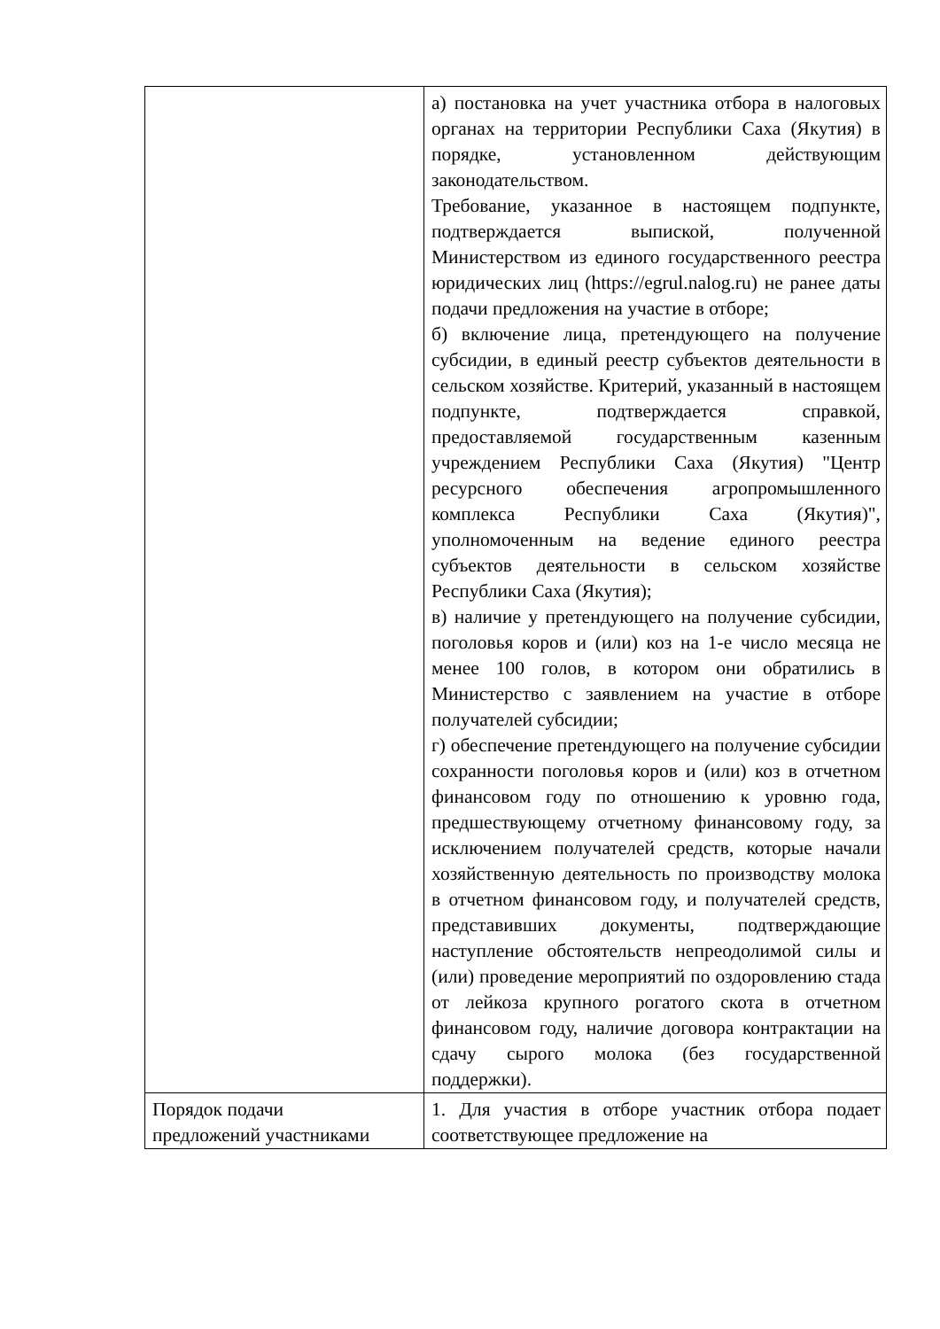| | а) постановка на учет участника отбора в налоговых органах на территории Республики Саха (Якутия) в порядке, установленном действующим законодательством. Требование, указанное в настоящем подпункте, подтверждается выпиской, полученной Министерством из единого государственного реестра юридических лиц (https://egrul.nalog.ru) не ранее даты подачи предложения на участие в отборе; б) включение лица, претендующего на получение субсидии, в единый реестр субъектов деятельности в сельском хозяйстве. Критерий, указанный в настоящем подпункте, подтверждается справкой, предоставляемой государственным казенным учреждением Республики Саха (Якутия) "Центр ресурсного обеспечения агропромышленного комплекса Республики Саха (Якутия)", уполномоченным на ведение единого реестра субъектов деятельности в сельском хозяйстве Республики Саха (Якутия); в) наличие у претендующего на получение субсидии, поголовья коров и (или) коз на 1-е число месяца не менее 100 голов, в котором они обратились в Министерство с заявлением на участие в отборе получателей субсидии; г) обеспечение претендующего на получение субсидии сохранности поголовья коров и (или) коз в отчетном финансовом году по отношению к уровню года, предшествующему отчетному финансовому году, за исключением получателей средств, которые начали хозяйственную деятельность по производству молока в отчетном финансовом году, и получателей средств, представивших документы, подтверждающие наступление обстоятельств непреодолимой силы и (или) проведение мероприятий по оздоровлению стада от лейкоза крупного рогатого скота в отчетном финансовом году, наличие договора контрактации на сдачу сырого молока (без государственной поддержки). |
| Порядок подачи предложений участниками | 1. Для участия в отборе участник отбора подает соответствующее предложение на |